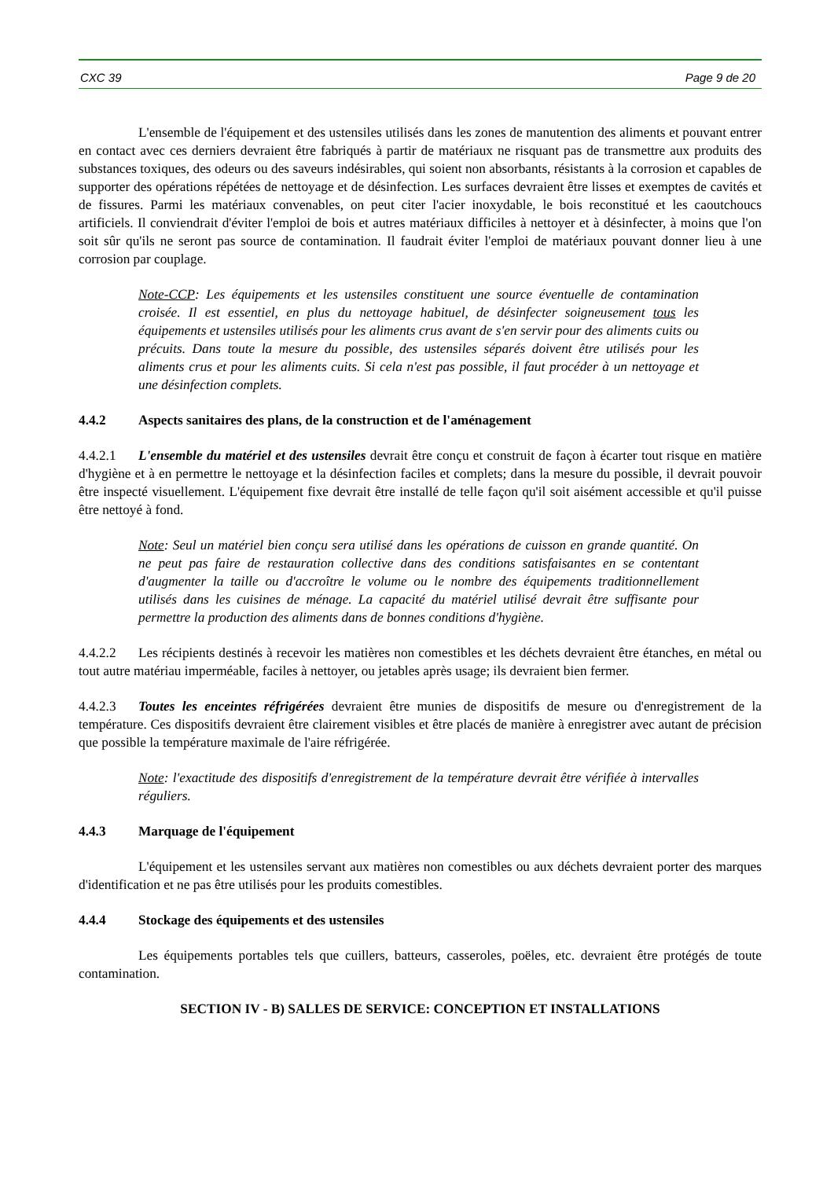CXC 39 Page 9 de 20
L'ensemble de l'équipement et des ustensiles utilisés dans les zones de manutention des aliments et pouvant entrer en contact avec ces derniers devraient être fabriqués à partir de matériaux ne risquant pas de transmettre aux produits des substances toxiques, des odeurs ou des saveurs indésirables, qui soient non absorbants, résistants à la corrosion et capables de supporter des opérations répétées de nettoyage et de désinfection. Les surfaces devraient être lisses et exemptes de cavités et de fissures. Parmi les matériaux convenables, on peut citer l'acier inoxydable, le bois reconstitué et les caoutchoucs artificiels. Il conviendrait d'éviter l'emploi de bois et autres matériaux difficiles à nettoyer et à désinfecter, à moins que l'on soit sûr qu'ils ne seront pas source de contamination. Il faudrait éviter l'emploi de matériaux pouvant donner lieu à une corrosion par couplage.
Note-CCP: Les équipements et les ustensiles constituent une source éventuelle de contamination croisée. Il est essentiel, en plus du nettoyage habituel, de désinfecter soigneusement tous les équipements et ustensiles utilisés pour les aliments crus avant de s'en servir pour des aliments cuits ou précuits. Dans toute la mesure du possible, des ustensiles séparés doivent être utilisés pour les aliments crus et pour les aliments cuits. Si cela n'est pas possible, il faut procéder à un nettoyage et une désinfection complets.
4.4.2 Aspects sanitaires des plans, de la construction et de l'aménagement
4.4.2.1 L'ensemble du matériel et des ustensiles devrait être conçu et construit de façon à écarter tout risque en matière d'hygiène et à en permettre le nettoyage et la désinfection faciles et complets; dans la mesure du possible, il devrait pouvoir être inspecté visuellement. L'équipement fixe devrait être installé de telle façon qu'il soit aisément accessible et qu'il puisse être nettoyé à fond.
Note: Seul un matériel bien conçu sera utilisé dans les opérations de cuisson en grande quantité. On ne peut pas faire de restauration collective dans des conditions satisfaisantes en se contentant d'augmenter la taille ou d'accroître le volume ou le nombre des équipements traditionnellement utilisés dans les cuisines de ménage. La capacité du matériel utilisé devrait être suffisante pour permettre la production des aliments dans de bonnes conditions d'hygiène.
4.4.2.2 Les récipients destinés à recevoir les matières non comestibles et les déchets devraient être étanches, en métal ou tout autre matériau imperméable, faciles à nettoyer, ou jetables après usage; ils devraient bien fermer.
4.4.2.3 Toutes les enceintes réfrigérées devraient être munies de dispositifs de mesure ou d'enregistrement de la température. Ces dispositifs devraient être clairement visibles et être placés de manière à enregistrer avec autant de précision que possible la température maximale de l'aire réfrigérée.
Note: l'exactitude des dispositifs d'enregistrement de la température devrait être vérifiée à intervalles réguliers.
4.4.3 Marquage de l'équipement
L'équipement et les ustensiles servant aux matières non comestibles ou aux déchets devraient porter des marques d'identification et ne pas être utilisés pour les produits comestibles.
4.4.4 Stockage des équipements et des ustensiles
Les équipements portables tels que cuillers, batteurs, casseroles, poëles, etc. devraient être protégés de toute contamination.
SECTION IV - B) SALLES DE SERVICE: CONCEPTION ET INSTALLATIONS